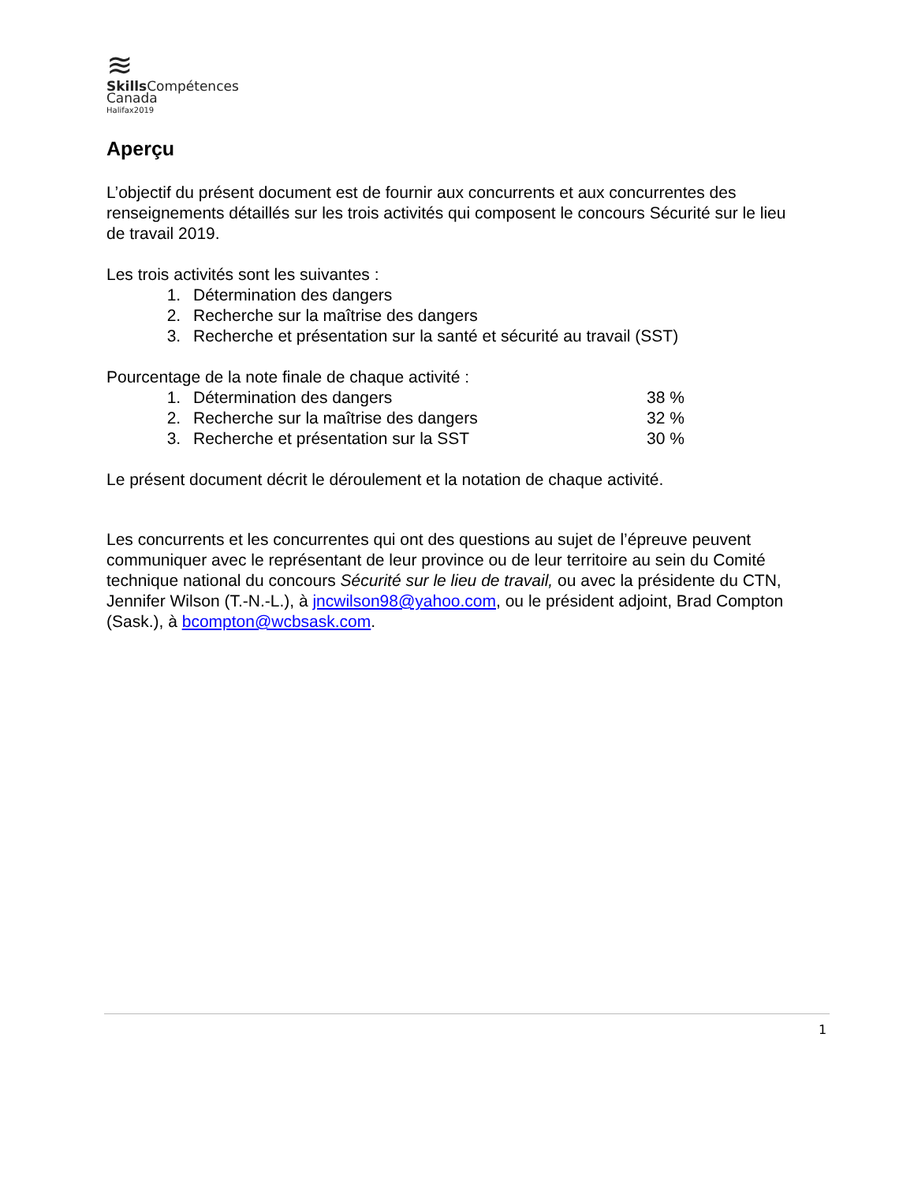≋
Skills Compétences
Canada
Halifax2019
Aperçu
L’objectif du présent document est de fournir aux concurrents et aux concurrentes des renseignements détaillés sur les trois activités qui composent le concours Sécurité sur le lieu de travail 2019.
Les trois activités sont les suivantes :
1. Détermination des dangers
2. Recherche sur la maîtrise des dangers
3. Recherche et présentation sur la santé et sécurité au travail (SST)
Pourcentage de la note finale de chaque activité :
1. Détermination des dangers 38 %
2. Recherche sur la maîtrise des dangers 32 %
3. Recherche et présentation sur la SST 30 %
Le présent document décrit le déroulement et la notation de chaque activité.
Les concurrents et les concurrentes qui ont des questions au sujet de l’épreuve peuvent communiquer avec le représentant de leur province ou de leur territoire au sein du Comité technique national du concours Sécurité sur le lieu de travail, ou avec la présidente du CTN, Jennifer Wilson (T.-N.-L.), à jncwilson98@yahoo.com, ou le président adjoint, Brad Compton (Sask.), à bcompton@wcbsask.com.
1